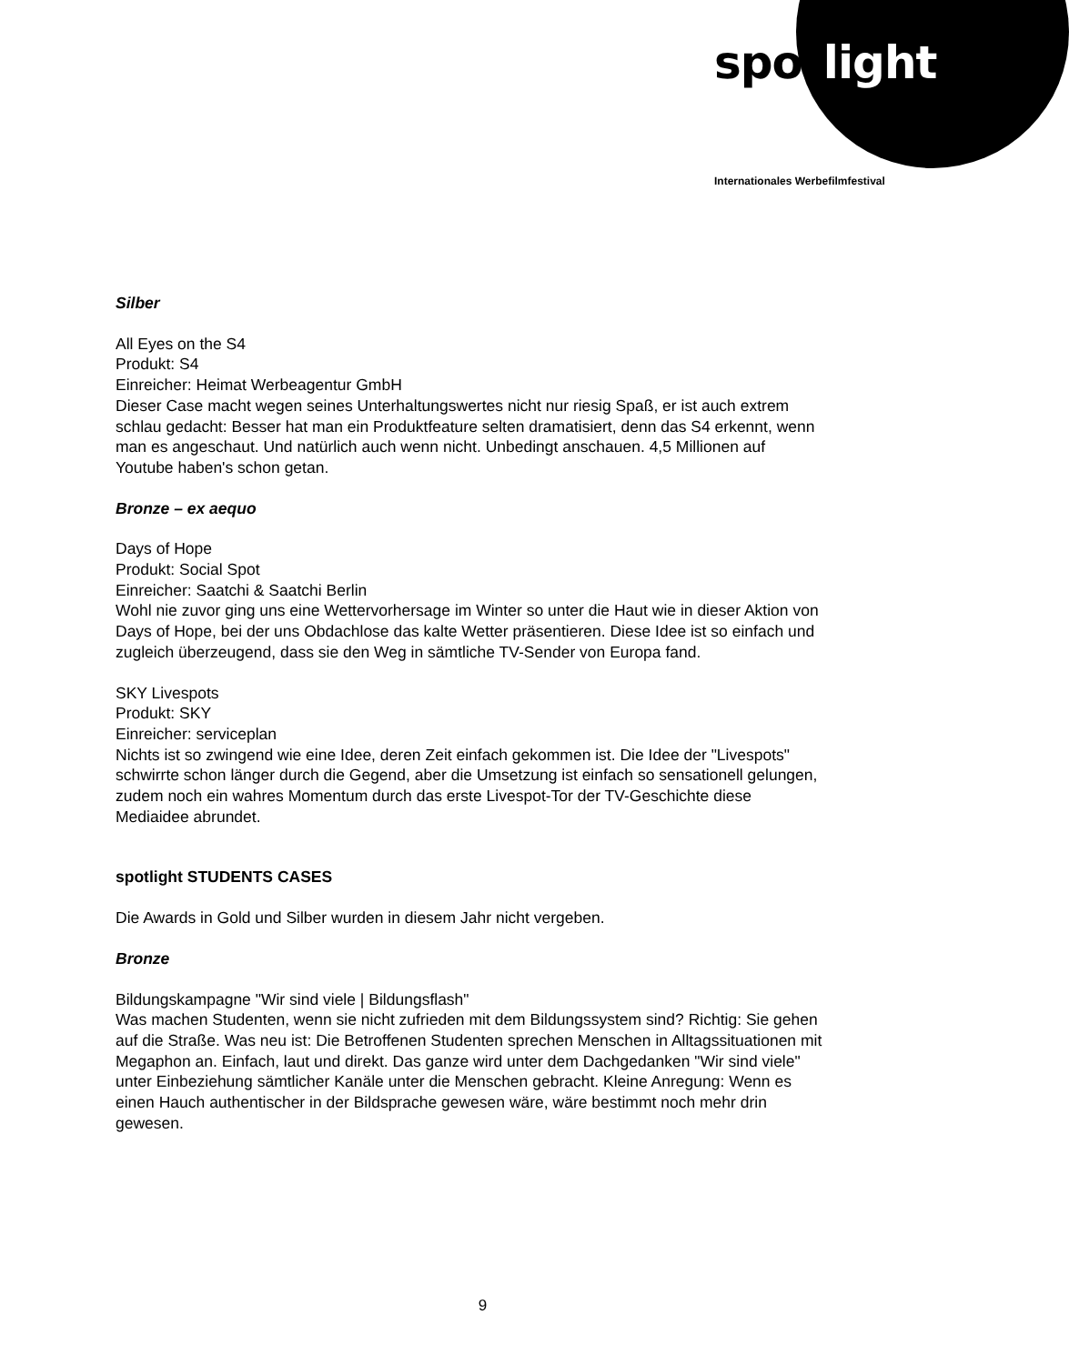spot light
Internationales Werbefilmfestival
Silber
All Eyes on the S4
Produkt: S4
Einreicher: Heimat Werbeagentur GmbH
Dieser Case macht wegen seines Unterhaltungswertes nicht nur riesig Spaß, er ist auch extrem schlau gedacht: Besser hat man ein Produktfeature selten dramatisiert, denn das S4 erkennt, wenn man es angeschaut. Und natürlich auch wenn nicht. Unbedingt anschauen. 4,5 Millionen auf Youtube haben's schon getan.
Bronze – ex aequo
Days of Hope
Produkt: Social Spot
Einreicher: Saatchi & Saatchi Berlin
Wohl nie zuvor ging uns eine Wettervorhersage im Winter so unter die Haut wie in dieser Aktion von Days of Hope, bei der uns Obdachlose das kalte Wetter präsentieren. Diese Idee ist so einfach und zugleich überzeugend, dass sie den Weg in sämtliche TV-Sender von Europa fand.
SKY Livespots
Produkt: SKY
Einreicher: serviceplan
Nichts ist so zwingend wie eine Idee, deren Zeit einfach gekommen ist. Die Idee der "Livespots" schwirrte schon länger durch die Gegend, aber die Umsetzung ist einfach so sensationell gelungen, zudem noch ein wahres Momentum durch das erste Livespot-Tor der TV-Geschichte diese Mediaidee abrundet.
spotlight STUDENTS CASES
Die Awards in Gold und Silber wurden in diesem Jahr nicht vergeben.
Bronze
Bildungskampagne "Wir sind viele | Bildungsflash"
Was machen Studenten, wenn sie nicht zufrieden mit dem Bildungssystem sind? Richtig: Sie gehen auf die Straße. Was neu ist: Die Betroffenen Studenten sprechen Menschen in Alltagssituationen mit Megaphon an. Einfach, laut und direkt. Das ganze wird unter dem Dachgedanken "Wir sind viele" unter Einbeziehung sämtlicher Kanäle unter die Menschen gebracht. Kleine Anregung: Wenn es einen Hauch authentischer in der Bildsprache gewesen wäre, wäre bestimmt noch mehr drin gewesen.
9